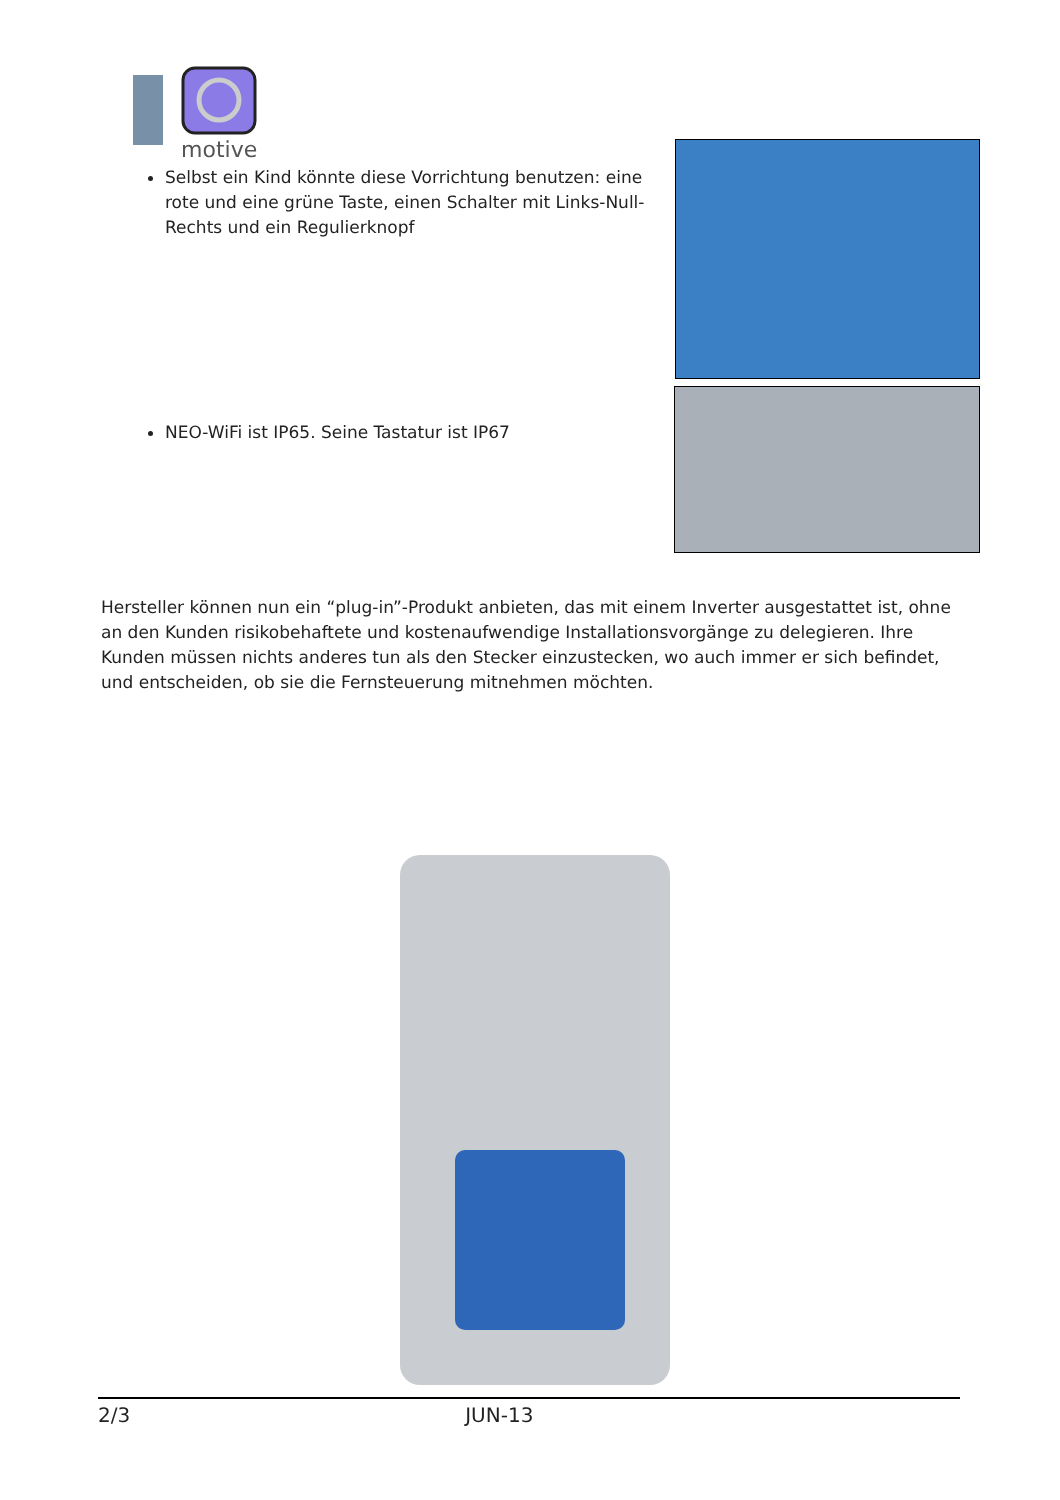motive
Selbst ein Kind könnte diese Vorrichtung benutzen: eine rote und eine grüne Taste, einen Schalter mit Links-Null-Rechts und ein Regulierknopf
NEO-WiFi ist IP65. Seine Tastatur ist IP67
Hersteller können nun ein “plug-in”-Produkt anbieten, das mit einem Inverter ausgestattet ist, ohne an den Kunden risikobehaftete und kostenaufwendige Installationsvorgänge zu delegieren. Ihre Kunden müssen nichts anderes tun als den Stecker einzustecken, wo auch immer er sich befindet, und entscheiden, ob sie die Fernsteuerung mitnehmen möchten.
2/3 JUN-13